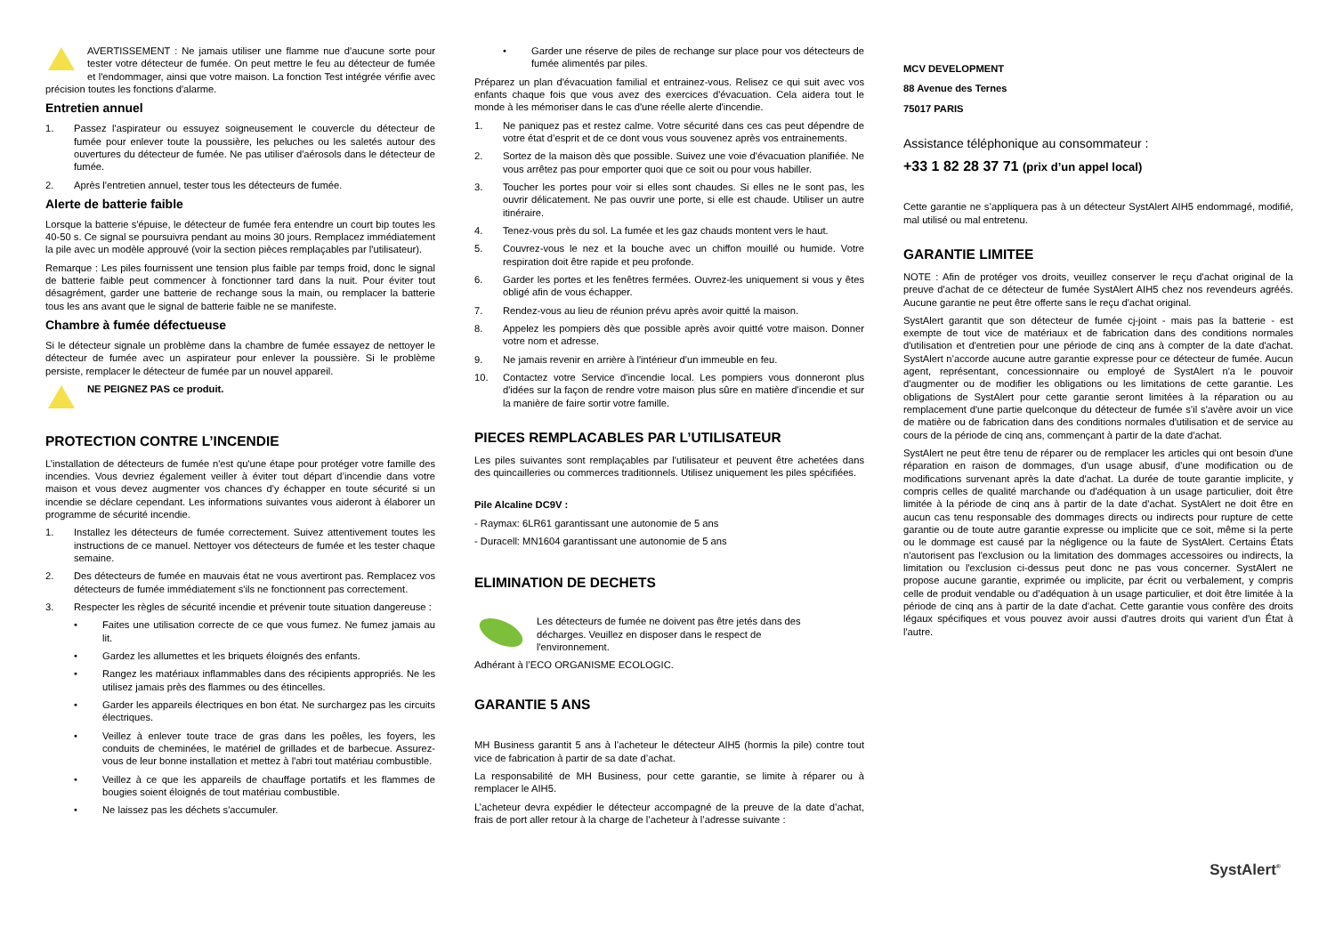AVERTISSEMENT : Ne jamais utiliser une flamme nue d'aucune sorte pour tester votre détecteur de fumée. On peut mettre le feu au détecteur de fumée et l'endommager, ainsi que votre maison. La fonction Test intégrée vérifie avec précision toutes les fonctions d'alarme.
Entretien annuel
1. Passez l'aspirateur ou essuyez soigneusement le couvercle du détecteur de fumée pour enlever toute la poussière, les peluches ou les saletés autour des ouvertures du détecteur de fumée. Ne pas utiliser d'aérosols dans le détecteur de fumée.
2. Après l'entretien annuel, tester tous les détecteurs de fumée.
Alerte de batterie faible
Lorsque la batterie s'épuise, le détecteur de fumée fera entendre un court bip toutes les 40-50 s. Ce signal se poursuivra pendant au moins 30 jours. Remplacez immédiatement la pile avec un modèle approuvé (voir la section pièces remplaçables par l'utilisateur).
Remarque : Les piles fournissent une tension plus faible par temps froid, donc le signal de batterie faible peut commencer à fonctionner tard dans la nuit. Pour éviter tout désagrément, garder une batterie de rechange sous la main, ou remplacer la batterie tous les ans avant que le signal de batterie faible ne se manifeste.
Chambre à fumée défectueuse
Si le détecteur signale un problème dans la chambre de fumée essayez de nettoyer le détecteur de fumée avec un aspirateur pour enlever la poussière. Si le problème persiste, remplacer le détecteur de fumée par un nouvel appareil.
NE PEIGNEZ PAS ce produit.
PROTECTION CONTRE L’INCENDIE
L’installation de détecteurs de fumée n'est qu'une étape pour protéger votre famille des incendies. Vous devriez également veiller à éviter tout départ d’incendie dans votre maison et vous devez augmenter vos chances d'y échapper en toute sécurité si un incendie se déclare cependant. Les informations suivantes vous aideront à élaborer un programme de sécurité incendie.
1. Installez les détecteurs de fumée correctement. Suivez attentivement toutes les instructions de ce manuel. Nettoyer vos détecteurs de fumée et les tester chaque semaine.
2. Des détecteurs de fumée en mauvais état ne vous avertiront pas. Remplacez vos détecteurs de fumée immédiatement s'ils ne fonctionnent pas correctement.
3. Respecter les règles de sécurité incendie et prévenir toute situation dangereuse :
• Faites une utilisation correcte de ce que vous fumez. Ne fumez jamais au lit.
• Gardez les allumettes et les briquets éloignés des enfants.
• Rangez les matériaux inflammables dans des récipients appropriés. Ne les utilisez jamais près des flammes ou des étincelles.
• Garder les appareils électriques en bon état. Ne surchargez pas les circuits électriques.
• Veillez à enlever toute trace de gras dans les poêles, les foyers, les conduits de cheminées, le matériel de grillades et de barbecue. Assurez-vous de leur bonne installation et mettez à l'abri tout matériau combustible.
• Veillez à ce que les appareils de chauffage portatifs et les flammes de bougies soient éloignés de tout matériau combustible.
• Ne laissez pas les déchets s'accumuler.
• Garder une réserve de piles de rechange sur place pour vos détecteurs de fumée alimentés par piles.
Préparez un plan d'évacuation familial et entrainez-vous. Relisez ce qui suit avec vos enfants chaque fois que vous avez des exercices d'évacuation. Cela aidera tout le monde à les mémoriser dans le cas d'une réelle alerte d'incendie.
1. Ne paniquez pas et restez calme. Votre sécurité dans ces cas peut dépendre de votre état d’esprit et de ce dont vous vous souvenez après vos entrainements.
2. Sortez de la maison dès que possible. Suivez une voie d'évacuation planifiée. Ne vous arrêtez pas pour emporter quoi que ce soit ou pour vous habiller.
3. Toucher les portes pour voir si elles sont chaudes. Si elles ne le sont pas, les ouvrir délicatement. Ne pas ouvrir une porte, si elle est chaude. Utiliser un autre itinéraire.
4. Tenez-vous près du sol. La fumée et les gaz chauds montent vers le haut.
5. Couvrez-vous le nez et la bouche avec un chiffon mouillé ou humide. Votre respiration doit être rapide et peu profonde.
6. Garder les portes et les fenêtres fermées. Ouvrez-les uniquement si vous y êtes obligé afin de vous échapper.
7. Rendez-vous au lieu de réunion prévu après avoir quitté la maison.
8. Appelez les pompiers dès que possible après avoir quitté votre maison. Donner votre nom et adresse.
9. Ne jamais revenir en arrière à l'intérieur d'un immeuble en feu.
10. Contactez votre Service d'incendie local. Les pompiers vous donneront plus d'idées sur la façon de rendre votre maison plus sûre en matière d’incendie et sur la manière de faire sortir votre famille.
PIECES REMPLACABLES PAR L’UTILISATEUR
Les piles suivantes sont remplaçables par l'utilisateur et peuvent être achetées dans des quincailleries ou commerces traditionnels. Utilisez uniquement les piles spécifiées.
Pile Alcaline DC9V :
- Raymax: 6LR61 garantissant une autonomie de 5 ans
- Duracell: MN1604 garantissant une autonomie de 5 ans
ELIMINATION DE DECHETS
Les détecteurs de fumée ne doivent pas être jetés dans des décharges. Veuillez en disposer dans le respect de l'environnement.
Adhérant à l’ECO ORGANISME ECOLOGIC.
GARANTIE 5 ANS
MH Business garantit 5 ans à l’acheteur le détecteur AIH5 (hormis la pile) contre tout vice de fabrication à partir de sa date d’achat.
La responsabilité de MH Business, pour cette garantie, se limite à réparer ou à remplacer le AIH5.
L’acheteur devra expédier le détecteur accompagné de la preuve de la date d’achat, frais de port aller retour à la charge de l’acheteur à l’adresse suivante :
MCV DEVELOPMENT
88 Avenue des Ternes
75017 PARIS
Assistance téléphonique au consommateur :
+33 1 82 28 37 71 (prix d’un appel local)
Cette garantie ne s’appliquera pas à un détecteur SystAlert AIH5 endommagé, modifié, mal utilisé ou mal entretenu.
GARANTIE LIMITEE
NOTE : Afin de protéger vos droits, veuillez conserver le reçu d'achat original de la preuve d'achat de ce détecteur de fumée SystAlert AIH5 chez nos revendeurs agréés. Aucune garantie ne peut être offerte sans le reçu d'achat original.
SystAlert garantit que son détecteur de fumée cj-joint - mais pas la batterie - est exempte de tout vice de matériaux et de fabrication dans des conditions normales d'utilisation et d'entretien pour une période de cinq ans à compter de la date d'achat. SystAlert n’accorde aucune autre garantie expresse pour ce détecteur de fumée. Aucun agent, représentant, concessionnaire ou employé de SystAlert n'a le pouvoir d'augmenter ou de modifier les obligations ou les limitations de cette garantie. Les obligations de SystAlert pour cette garantie seront limitées à la réparation ou au remplacement d'une partie quelconque du détecteur de fumée s’il s'avère avoir un vice de matière ou de fabrication dans des conditions normales d'utilisation et de service au cours de la période de cinq ans, commençant à partir de la date d'achat.
SystAlert ne peut être tenu de réparer ou de remplacer les articles qui ont besoin d'une réparation en raison de dommages, d'un usage abusif, d’une modification ou de modifications survenant après la date d'achat. La durée de toute garantie implicite, y compris celles de qualité marchande ou d'adéquation à un usage particulier, doit être limitée à la période de cinq ans à partir de la date d'achat. SystAlert ne doit être en aucun cas tenu responsable des dommages directs ou indirects pour rupture de cette garantie ou de toute autre garantie expresse ou implicite que ce soit, même si la perte ou le dommage est causé par la négligence ou la faute de SystAlert. Certains États n'autorisent pas l'exclusion ou la limitation des dommages accessoires ou indirects, la limitation ou l'exclusion ci-dessus peut donc ne pas vous concerner. SystAlert ne propose aucune garantie, exprimée ou implicite, par écrit ou verbalement, y compris celle de produit vendable ou d’adéquation à un usage particulier, et doit être limitée à la période de cinq ans à partir de la date d'achat. Cette garantie vous confère des droits légaux spécifiques et vous pouvez avoir aussi d'autres droits qui varient d'un État à l'autre.
SystAlert<sup>®</sup>